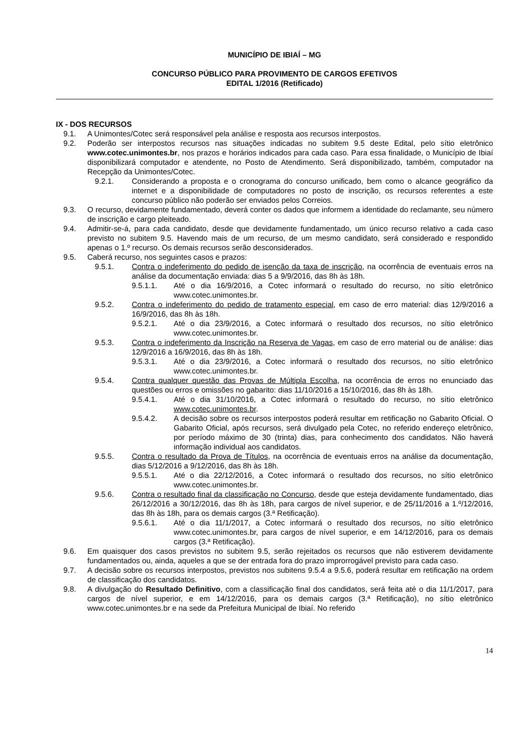MUNICÍPIO DE IBIAÍ – MG
CONCURSO PÚBLICO PARA PROVIMENTO DE CARGOS EFETIVOS
EDITAL 1/2016 (Retificado)
IX - DOS RECURSOS
9.1. A Unimontes/Cotec será responsável pela análise e resposta aos recursos interpostos.
9.2. Poderão ser interpostos recursos nas situações indicadas no subitem 9.5 deste Edital, pelo sítio eletrônico www.cotec.unimontes.br, nos prazos e horários indicados para cada caso. Para essa finalidade, o Município de Ibiaí disponibilizará computador e atendente, no Posto de Atendimento. Será disponibilizado, também, computador na Recepção da Unimontes/Cotec.
9.2.1. Considerando a proposta e o cronograma do concurso unificado, bem como o alcance geográfico da internet e a disponibilidade de computadores no posto de inscrição, os recursos referentes a este concurso público não poderão ser enviados pelos Correios.
9.3. O recurso, devidamente fundamentado, deverá conter os dados que informem a identidade do reclamante, seu número de inscrição e cargo pleiteado.
9.4. Admitir-se-á, para cada candidato, desde que devidamente fundamentado, um único recurso relativo a cada caso previsto no subitem 9.5. Havendo mais de um recurso, de um mesmo candidato, será considerado e respondido apenas o 1.º recurso. Os demais recursos serão desconsiderados.
9.5. Caberá recurso, nos seguintes casos e prazos:
9.5.1. Contra o indeferimento do pedido de isenção da taxa de inscrição, na ocorrência de eventuais erros na análise da documentação enviada: dias 5 a 9/9/2016, das 8h às 18h.
9.5.1.1. Até o dia 16/9/2016, a Cotec informará o resultado do recurso, no sítio eletrônico www.cotec.unimontes.br.
9.5.2. Contra o indeferimento do pedido de tratamento especial, em caso de erro material: dias 12/9/2016 a 16/9/2016, das 8h às 18h.
9.5.2.1. Até o dia 23/9/2016, a Cotec informará o resultado dos recursos, no sítio eletrônico www.cotec.unimontes.br.
9.5.3. Contra o indeferimento da Inscrição na Reserva de Vagas, em caso de erro material ou de análise: dias 12/9/2016 a 16/9/2016, das 8h às 18h.
9.5.3.1. Até o dia 23/9/2016, a Cotec informará o resultado dos recursos, no sítio eletrônico www.cotec.unimontes.br.
9.5.4. Contra qualquer questão das Provas de Múltipla Escolha, na ocorrência de erros no enunciado das questões ou erros e omissões no gabarito: dias 11/10/2016 a 15/10/2016, das 8h às 18h.
9.5.4.1. Até o dia 31/10/2016, a Cotec informará o resultado do recurso, no sítio eletrônico www.cotec.unimontes.br.
9.5.4.2. A decisão sobre os recursos interpostos poderá resultar em retificação no Gabarito Oficial. O Gabarito Oficial, após recursos, será divulgado pela Cotec, no referido endereço eletrônico, por período máximo de 30 (trinta) dias, para conhecimento dos candidatos. Não haverá informação individual aos candidatos.
9.5.5. Contra o resultado da Prova de Títulos, na ocorrência de eventuais erros na análise da documentação, dias 5/12/2016 a 9/12/2016, das 8h às 18h.
9.5.5.1. Até o dia 22/12/2016, a Cotec informará o resultado dos recursos, no sítio eletrônico www.cotec.unimontes.br.
9.5.6. Contra o resultado final da classificação no Concurso, desde que esteja devidamente fundamentado, dias 26/12/2016 a 30/12/2016, das 8h às 18h, para cargos de nível superior, e de 25/11/2016 a 1.º/12/2016, das 8h às 18h, para os demais cargos (3.ª Retificação).
9.5.6.1. Até o dia 11/1/2017, a Cotec informará o resultado dos recursos, no sítio eletrônico www.cotec.unimontes.br, para cargos de nível superior, e em 14/12/2016, para os demais cargos (3.ª Retificação).
9.6. Em quaisquer dos casos previstos no subitem 9.5, serão rejeitados os recursos que não estiverem devidamente fundamentados ou, ainda, aqueles a que se der entrada fora do prazo improrrogável previsto para cada caso.
9.7. A decisão sobre os recursos interpostos, previstos nos subitens 9.5.4 a 9.5.6, poderá resultar em retificação na ordem de classificação dos candidatos.
9.8. A divulgação do Resultado Definitivo, com a classificação final dos candidatos, será feita até o dia 11/1/2017, para cargos de nível superior, e em 14/12/2016, para os demais cargos (3.ª Retificação), no sítio eletrônico www.cotec.unimontes.br e na sede da Prefeitura Municipal de Ibiaí. No referido
14